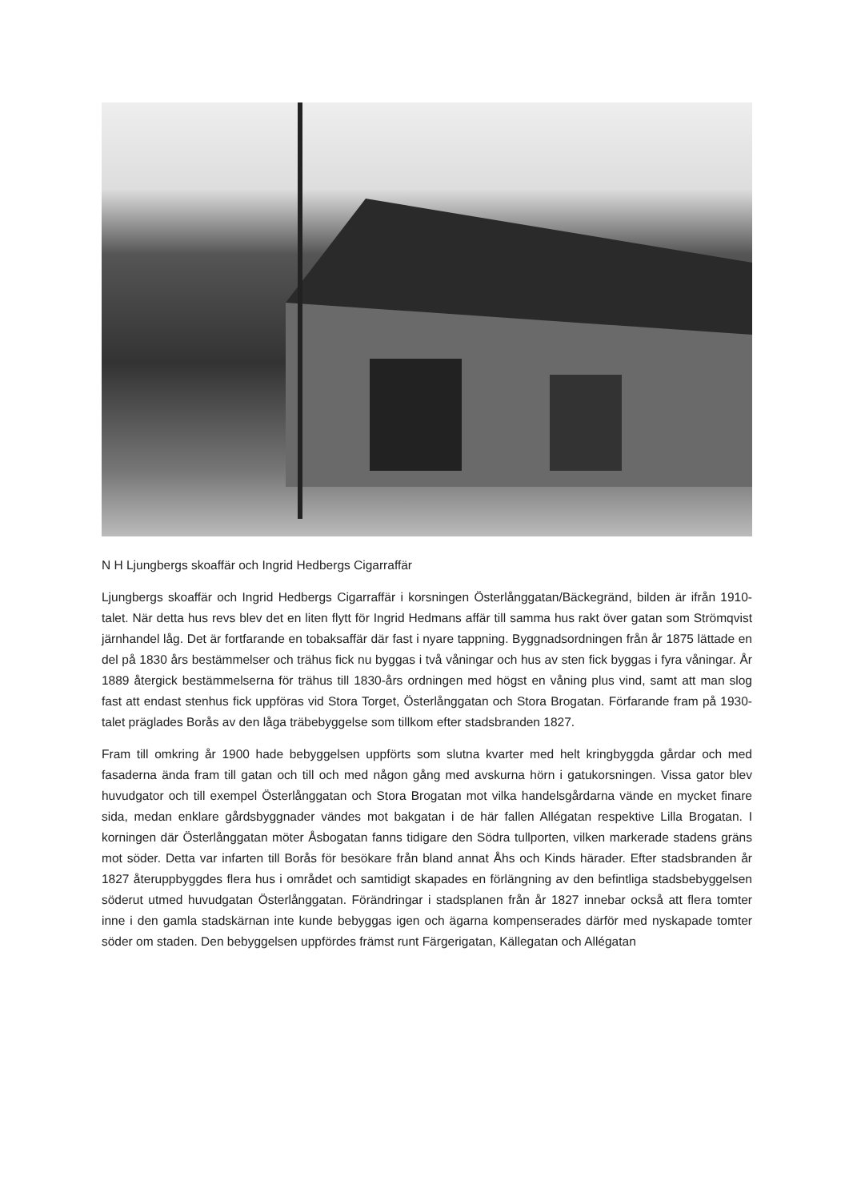N H Ljungbergs skoaffär och Ingrid Hedbergs Cigarraffär
Ljungbergs skoaffär och Ingrid Hedbergs Cigarraffär i korsningen Österlånggatan/Bäckegränd, bilden är ifrån 1910-talet. När detta hus revs blev det en liten flytt för Ingrid Hedmans affär till samma hus rakt över gatan som Strömqvist järnhandel låg. Det är fortfarande en tobaksaffär där fast i nyare tappning. Byggnadsordningen från år 1875 lättade en del på 1830 års bestämmelser och trähus fick nu byggas i två våningar och hus av sten fick byggas i fyra våningar. År 1889 återgick bestämmelserna för trähus till 1830-års ordningen med högst en våning plus vind, samt att man slog fast att endast stenhus fick uppföras vid Stora Torget, Österlånggatan och Stora Brogatan. Förfarande fram på 1930-talet präglades Borås av den låga träbebyggelse som tillkom efter stadsbranden 1827.
Fram till omkring år 1900 hade bebyggelsen uppförts som slutna kvarter med helt kringbyggda gårdar och med fasaderna ända fram till gatan och till och med någon gång med avskurna hörn i gatukorsningen. Vissa gator blev huvudgator och till exempel Österlånggatan och Stora Brogatan mot vilka handelsgårdarna vände en mycket finare sida, medan enklare gårdsbyggnader vändes mot bakgatan i de här fallen Allégatan respektive Lilla Brogatan. I korningen där Österlånggatan möter Åsbogatan fanns tidigare den Södra tullporten, vilken markerade stadens gräns mot söder. Detta var infarten till Borås för besökare från bland annat Åhs och Kinds härader. Efter stadsbranden år 1827 återuppbyggdes flera hus i området och samtidigt skapades en förlängning av den befintliga stadsbebyggelsen söderut utmed huvudgatan Österlånggatan. Förändringar i stadsplanen från år 1827 innebar också att flera tomter inne i den gamla stadskärnan inte kunde bebyggas igen och ägarna kompenserades därför med nyskapade tomter söder om staden. Den bebyggelsen uppfördes främst runt Färgerigatan, Källegatan och Allégatan